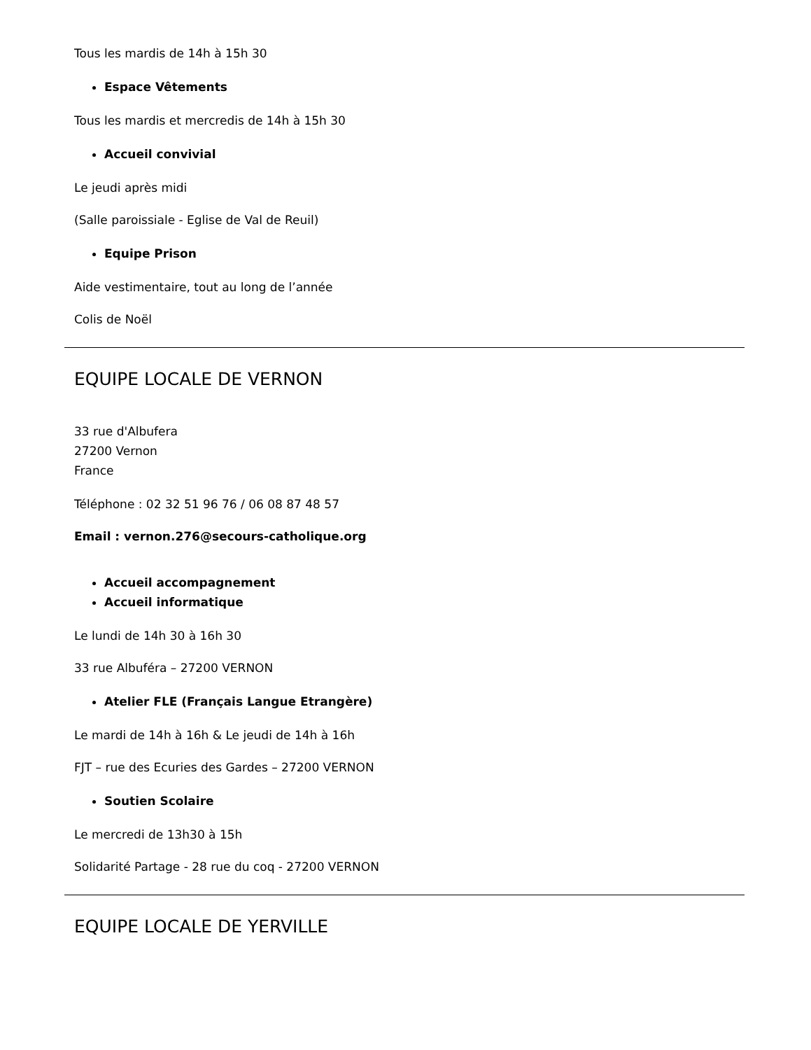Tous les mardis de 14h à 15h 30
Espace Vêtements
Tous les mardis et mercredis de 14h à 15h 30
Accueil convivial
Le jeudi après midi
(Salle paroissiale - Eglise de Val de Reuil)
Equipe Prison
Aide vestimentaire, tout au long de l’année
Colis de Noël
EQUIPE LOCALE DE VERNON
33 rue d'Albufera
27200 Vernon
France
Téléphone : 02 32 51 96 76 / 06 08 87 48 57
Email : vernon.276@secours-catholique.org
Accueil accompagnement
Accueil informatique
Le lundi de 14h 30 à 16h 30
33 rue Albuféra – 27200 VERNON
Atelier FLE (Français Langue Etrangère)
Le mardi de 14h à 16h & Le jeudi de 14h à 16h
FJT – rue des Ecuries des Gardes – 27200 VERNON
Soutien Scolaire
Le mercredi de 13h30 à 15h
Solidarité Partage - 28 rue du coq - 27200 VERNON
EQUIPE LOCALE DE YERVILLE